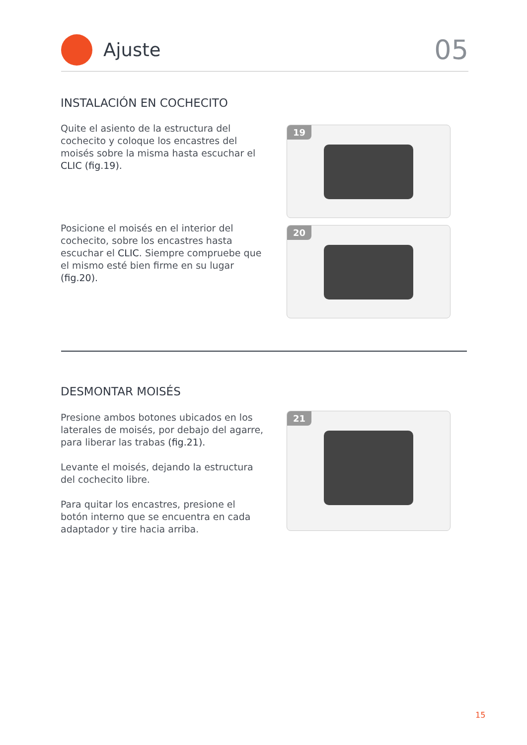Ajuste
05
INSTALACIÓN EN COCHECITO
Quite el asiento de la estructura del cochecito y coloque los encastres del moisés sobre la misma hasta escuchar el CLIC (fig.19).
19
Posicione el moisés en el interior del cochecito, sobre los encastres hasta escuchar el CLIC. Siempre compruebe que el mismo esté bien firme en su lugar (fig.20).
20
DESMONTAR MOISÉS
Presione ambos botones ubicados en los laterales de moisés, por debajo del agarre, para liberar las trabas (fig.21).
Levante el moisés, dejando la estructura del cochecito libre.
Para quitar los encastres, presione el botón interno que se encuentra en cada adaptador y tire hacia arriba.
21
15